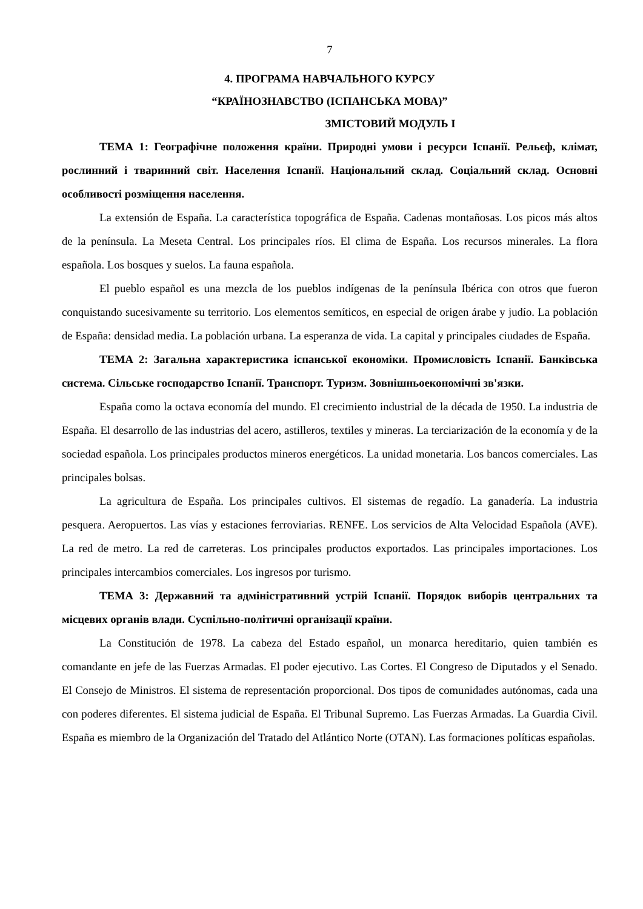7
4. ПРОГРАМА НАВЧАЛЬНОГО КУРСУ
“КРАЇНОЗНАВСТВО (ІСПАНСЬКА МОВА)”
ЗМІСТОВИЙ МОДУЛЬ І
ТЕМА 1: Географічне положення країни. Природні умови і ресурси Іспанії. Рельєф, клімат, рослинний і тваринний світ. Населення Іспанії. Національний склад. Соціальний склад. Основні особливості розміщення населення.
La extensión de España. La característica topográfica de España. Cadenas montañosas. Los picos más altos de la península. La Meseta Central. Los principales ríos. El clima de España. Los recursos minerales. La flora española. Los bosques y suelos. La fauna española.
El pueblo español es una mezcla de los pueblos indígenas de la península Ibérica con otros que fueron conquistando sucesivamente su territorio. Los elementos semíticos, en especial de origen árabe y judío. La población de España: densidad media. La población urbana. La esperanza de vida. La capital y principales ciudades de España.
ТЕМА 2: Загальна характеристика іспанської економіки. Промисловість Іспанії. Банківська система. Сільське господарство Іспанії. Транспорт. Туризм. Зовнішньоекономічні зв'язки.
España como la octava economía del mundo. El crecimiento industrial de la década de 1950. La industria de España. El desarrollo de las industrias del acero, astilleros, textiles y mineras. La terciarización de la economía y de la sociedad española. Los principales productos mineros energéticos. La unidad monetaria. Los bancos comerciales. Las principales bolsas.
La agricultura de España. Los principales cultivos. El sistemas de regadío. La ganadería. La industria pesquera. Aeropuertos. Las vías y estaciones ferroviarias. RENFE. Los servicios de Alta Velocidad Española (AVE). La red de metro. La red de carreteras. Los principales productos exportados. Las principales importaciones. Los principales intercambios comerciales. Los ingresos por turismo.
ТЕМА 3: Державний та адміністративний устрій Іспанії. Порядок виборів центральних та місцевих органів влади. Суспільно-політичні організації країни.
La Constitución de 1978. La cabeza del Estado español, un monarca hereditario, quien también es comandante en jefe de las Fuerzas Armadas. El poder ejecutivo. Las Cortes. El Congreso de Diputados y el Senado. El Consejo de Ministros. El sistema de representación proporcional. Dos tipos de comunidades autónomas, cada una con poderes diferentes. El sistema judicial de España. El Tribunal Supremo. Las Fuerzas Armadas. La Guardia Civil. España es miembro de la Organización del Tratado del Atlántico Norte (OTAN). Las formaciones políticas españolas.